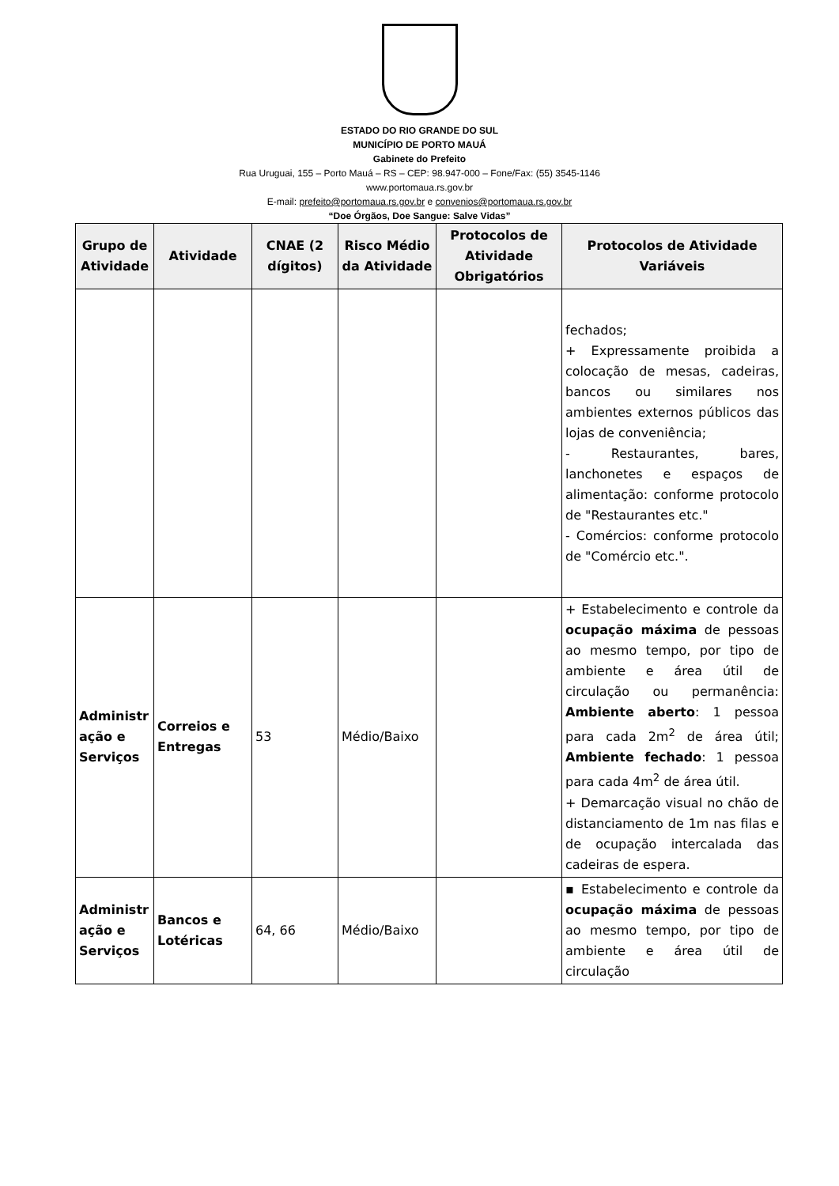ESTADO DO RIO GRANDE DO SUL
MUNICÍPIO DE PORTO MAUÁ
Gabinete do Prefeito
Rua Uruguai, 155 – Porto Mauá – RS – CEP: 98.947-000 – Fone/Fax: (55) 3545-1146
www.portomaua.rs.gov.br
E-mail: prefeito@portomaua.rs.gov.br e convenios@portomaua.rs.gov.br
“Doe Órgãos, Doe Sangue: Salve Vidas”
| Grupo de Atividade | Atividade | CNAE (2 dígitos) | Risco Médio da Atividade | Protocolos de Atividade Obrigatórios | Protocolos de Atividade Variáveis |
| --- | --- | --- | --- | --- | --- |
| | | | | | fechados; + Expressamente proibida a colocação de mesas, cadeiras, bancos ou similares nos ambientes externos públicos das lojas de conveniência; - Restaurantes, bares, lanchonetes e espaços de alimentação: conforme protocolo de "Restaurantes etc." - Comércios: conforme protocolo de "Comércio etc.". |
| Administr ação e Serviços | Correios e Entregas | 53 | Médio/Baixo | | + Estabelecimento e controle da ocupação máxima de pessoas ao mesmo tempo, por tipo de ambiente e área útil de circulação ou permanência: Ambiente aberto : 1 pessoa para cada 2m<sup>2</sup> de área útil; Ambiente fechado : 1 pessoa para cada 4m<sup>2</sup> de área útil. + Demarcação visual no chão de distanciamento de 1m nas filas e de ocupação intercalada das cadeiras de espera. |
| Administr ação e Serviços | Bancos e Lotéricas | 64, 66 | Médio/Baixo | | ▪ Estabelecimento e controle da ocupação máxima de pessoas ao mesmo tempo, por tipo de ambiente e área útil de circulação |